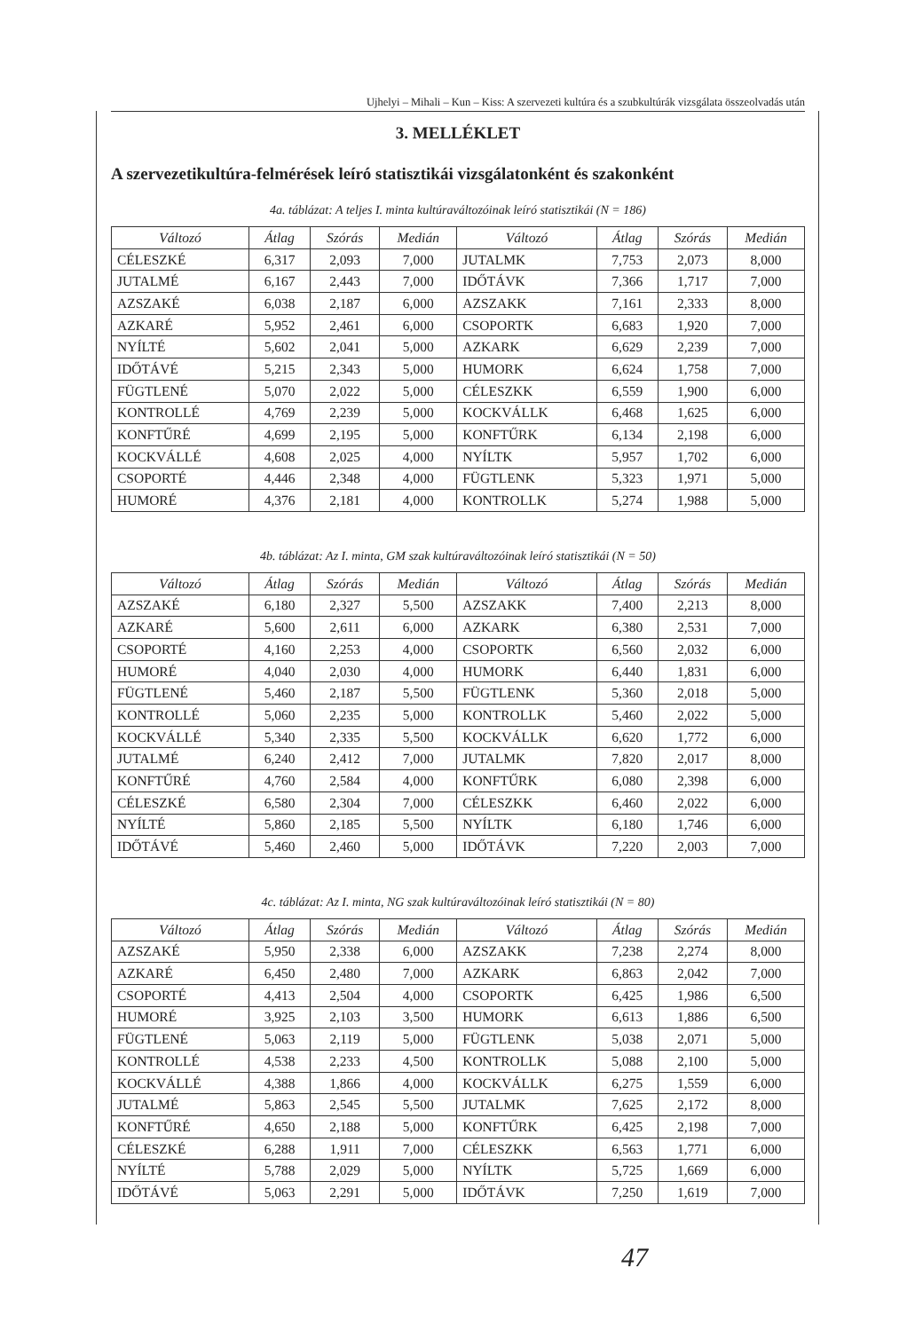Ujhelyi – Mihali – Kun – Kiss: A szervezeti kultúra és a szubkultúrák vizsgálata összeolvadás után
3. MELLÉKLET
A szervezetikultúra-felmérések leíró statisztikái vizsgálatonként és szakonként
4a. táblázat: A teljes I. minta kultúraváltozóinak leíró statisztikái (N = 186)
| Változó | Átlag | Szórás | Medián | Változó | Átlag | Szórás | Medián |
| --- | --- | --- | --- | --- | --- | --- | --- |
| CÉLESZKÉ | 6,317 | 2,093 | 7,000 | JUTALMK | 7,753 | 2,073 | 8,000 |
| JUTALMÉ | 6,167 | 2,443 | 7,000 | IDŐTÁVK | 7,366 | 1,717 | 7,000 |
| AZSZAKÉ | 6,038 | 2,187 | 6,000 | AZSZAKK | 7,161 | 2,333 | 8,000 |
| AZKARÉ | 5,952 | 2,461 | 6,000 | CSOPORTK | 6,683 | 1,920 | 7,000 |
| NYÍLTÉ | 5,602 | 2,041 | 5,000 | AZKARK | 6,629 | 2,239 | 7,000 |
| IDŐTÁVÉ | 5,215 | 2,343 | 5,000 | HUMORK | 6,624 | 1,758 | 7,000 |
| FÜGTLENÉ | 5,070 | 2,022 | 5,000 | CÉLESZKK | 6,559 | 1,900 | 6,000 |
| KONTROLLÉ | 4,769 | 2,239 | 5,000 | KOCKVÁLLK | 6,468 | 1,625 | 6,000 |
| KONFTŰRÉ | 4,699 | 2,195 | 5,000 | KONFTŰRK | 6,134 | 2,198 | 6,000 |
| KOCKVÁLLÉ | 4,608 | 2,025 | 4,000 | NYÍLTK | 5,957 | 1,702 | 6,000 |
| CSOPORTÉ | 4,446 | 2,348 | 4,000 | FÜGTLENK | 5,323 | 1,971 | 5,000 |
| HUMORÉ | 4,376 | 2,181 | 4,000 | KONTROLLK | 5,274 | 1,988 | 5,000 |
4b. táblázat: Az I. minta, GM szak kultúraváltozóinak leíró statisztikái (N = 50)
| Változó | Átlag | Szórás | Medián | Változó | Átlag | Szórás | Medián |
| --- | --- | --- | --- | --- | --- | --- | --- |
| AZSZAKÉ | 6,180 | 2,327 | 5,500 | AZSZAKK | 7,400 | 2,213 | 8,000 |
| AZKARÉ | 5,600 | 2,611 | 6,000 | AZKARK | 6,380 | 2,531 | 7,000 |
| CSOPORTÉ | 4,160 | 2,253 | 4,000 | CSOPORTK | 6,560 | 2,032 | 6,000 |
| HUMORÉ | 4,040 | 2,030 | 4,000 | HUMORK | 6,440 | 1,831 | 6,000 |
| FÜGTLENÉ | 5,460 | 2,187 | 5,500 | FÜGTLENK | 5,360 | 2,018 | 5,000 |
| KONTROLLÉ | 5,060 | 2,235 | 5,000 | KONTROLLK | 5,460 | 2,022 | 5,000 |
| KOCKVÁLLÉ | 5,340 | 2,335 | 5,500 | KOCKVÁLLK | 6,620 | 1,772 | 6,000 |
| JUTALMÉ | 6,240 | 2,412 | 7,000 | JUTALMK | 7,820 | 2,017 | 8,000 |
| KONFTŰRÉ | 4,760 | 2,584 | 4,000 | KONFTŰRK | 6,080 | 2,398 | 6,000 |
| CÉLESZKÉ | 6,580 | 2,304 | 7,000 | CÉLESZKK | 6,460 | 2,022 | 6,000 |
| NYÍLTÉ | 5,860 | 2,185 | 5,500 | NYÍLTK | 6,180 | 1,746 | 6,000 |
| IDŐTÁVÉ | 5,460 | 2,460 | 5,000 | IDŐTÁVK | 7,220 | 2,003 | 7,000 |
4c. táblázat: Az I. minta, NG szak kultúraváltozóinak leíró statisztikái (N = 80)
| Változó | Átlag | Szórás | Medián | Változó | Átlag | Szórás | Medián |
| --- | --- | --- | --- | --- | --- | --- | --- |
| AZSZAKÉ | 5,950 | 2,338 | 6,000 | AZSZAKK | 7,238 | 2,274 | 8,000 |
| AZKARÉ | 6,450 | 2,480 | 7,000 | AZKARK | 6,863 | 2,042 | 7,000 |
| CSOPORTÉ | 4,413 | 2,504 | 4,000 | CSOPORTK | 6,425 | 1,986 | 6,500 |
| HUMORÉ | 3,925 | 2,103 | 3,500 | HUMORK | 6,613 | 1,886 | 6,500 |
| FÜGTLENÉ | 5,063 | 2,119 | 5,000 | FÜGTLENK | 5,038 | 2,071 | 5,000 |
| KONTROLLÉ | 4,538 | 2,233 | 4,500 | KONTROLLK | 5,088 | 2,100 | 5,000 |
| KOCKVÁLLÉ | 4,388 | 1,866 | 4,000 | KOCKVÁLLK | 6,275 | 1,559 | 6,000 |
| JUTALMÉ | 5,863 | 2,545 | 5,500 | JUTALMK | 7,625 | 2,172 | 8,000 |
| KONFTŰRÉ | 4,650 | 2,188 | 5,000 | KONFTŰRK | 6,425 | 2,198 | 7,000 |
| CÉLESZKÉ | 6,288 | 1,911 | 7,000 | CÉLESZKK | 6,563 | 1,771 | 6,000 |
| NYÍLTÉ | 5,788 | 2,029 | 5,000 | NYÍLTK | 5,725 | 1,669 | 6,000 |
| IDŐTÁVÉ | 5,063 | 2,291 | 5,000 | IDŐTÁVK | 7,250 | 1,619 | 7,000 |
47